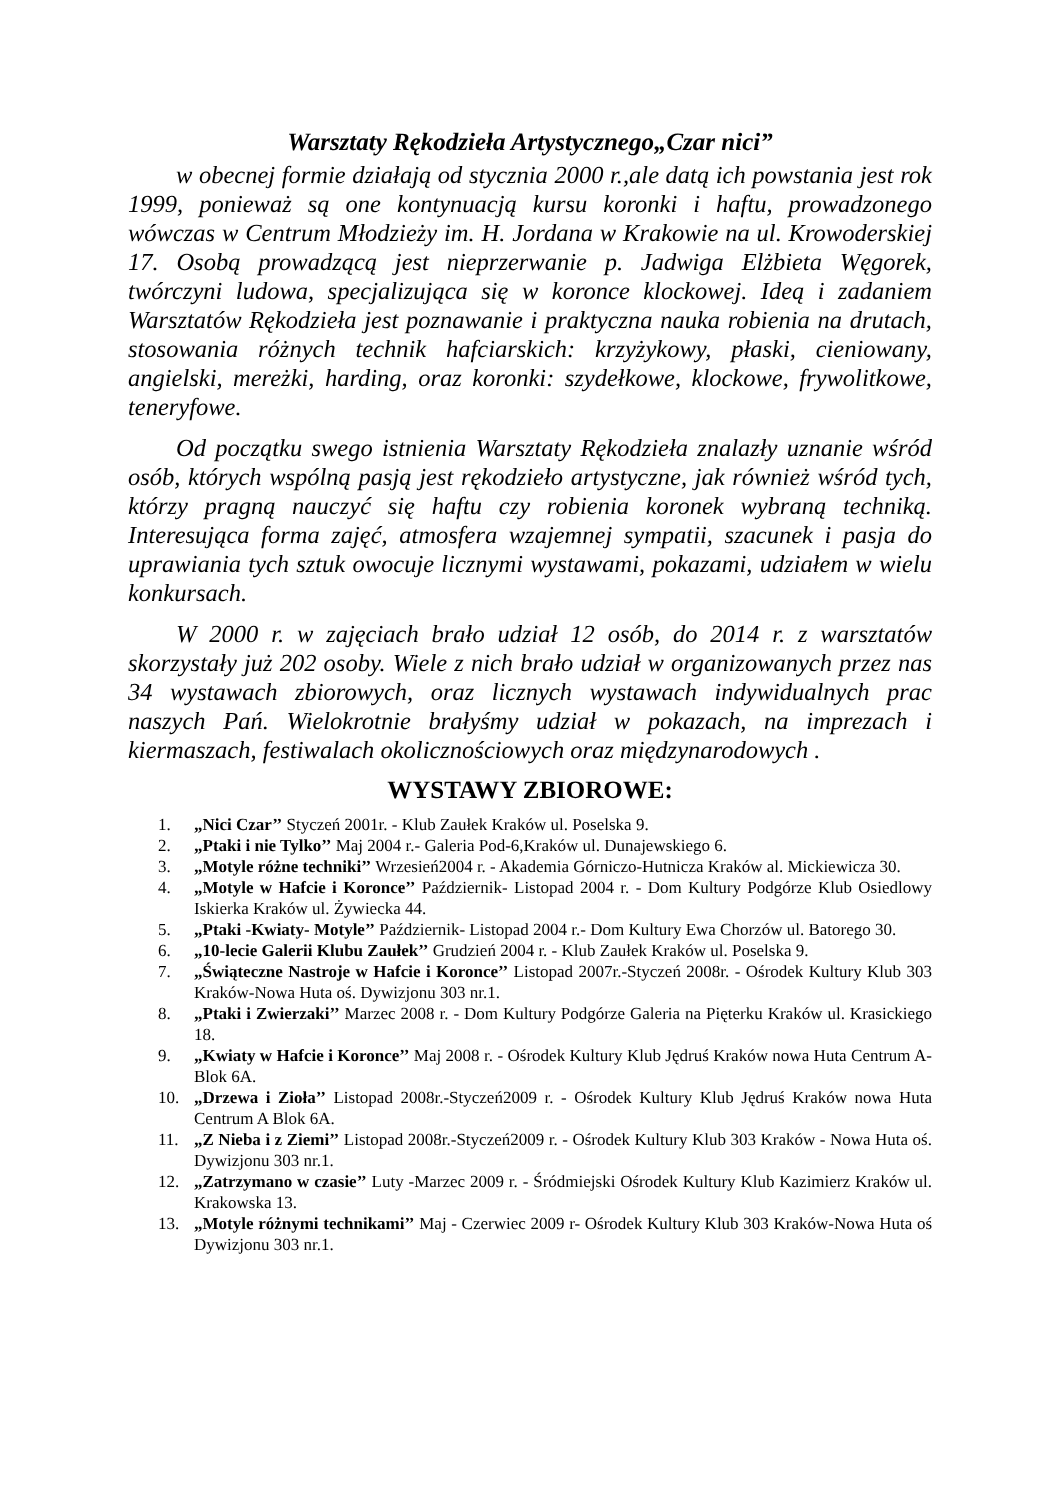Warsztaty Rękodzieła Artystycznego„Czar nici”
w obecnej formie działają od stycznia 2000 r.,ale datą ich powstania jest rok 1999, ponieważ są one kontynuacją kursu koronki i haftu, prowadzonego wówczas w Centrum Młodzieży im. H. Jordana w Krakowie na ul. Krowoderskiej 17. Osobą prowadzącą jest nieprzerwanie p. Jadwiga Elżbieta Węgorek, twórczyni ludowa, specjalizująca się w koronce klockowej. Ideą i zadaniem Warsztatów Rękodzieła jest poznawanie i praktyczna nauka robienia na drutach, stosowania różnych technik hafciarskich: krzyżykowy, płaski, cieniowany, angielski, mereżki, harding, oraz koronki: szydełkowe, klockowe, frywolitkowe, teneryfowe.
Od początku swego istnienia Warsztaty Rękodzieła znalazły uznanie wśród osób, których wspólną pasją jest rękodzieło artystyczne, jak również wśród tych, którzy pragną nauczyć się haftu czy robienia koronek wybraną techniką. Interesująca forma zajęć, atmosfera wzajemnej sympatii, szacunek i pasja do uprawiania tych sztuk owocuje licznymi wystawami, pokazami, udziałem w wielu konkursach.
W 2000 r. w zajęciach brało udział 12 osób, do 2014 r. z warsztatów skorzystały już 202 osoby. Wiele z nich brało udział w organizowanych przez nas 34 wystawach zbiorowych, oraz licznych wystawach indywidualnych prac naszych Pań. Wielokrotnie brałyśmy udział w pokazach, na imprezach i kiermaszach, festiwalach okolicznościowych oraz międzynarodowych .
WYSTAWY ZBIOROWE:
1. „Nici Czar’’ Styczeń 2001r. - Klub Zaułek Kraków ul. Poselska 9.
2. „Ptaki i nie Tylko’’ Maj 2004 r.- Galeria Pod-6,Kraków ul. Dunajewskiego 6.
3. „Motyle różne techniki’’ Wrzesień2004 r. - Akademia Górniczo-Hutnicza Kraków al. Mickiewicza 30.
4. „Motyle w Hafcie i Koronce’’ Październik- Listopad 2004 r. - Dom Kultury Podgórze Klub Osiedlowy Iskierka Kraków ul. Żywiecka 44.
5. „Ptaki -Kwiaty- Motyle’’ Październik- Listopad 2004 r.- Dom Kultury Ewa Chorzów ul. Batorego 30.
6. „10-lecie Galerii Klubu Zaułek’’ Grudzień 2004 r. - Klub Zaułek Kraków ul. Poselska 9.
7. „Świąteczne Nastroje w Hafcie i Koronce’’ Listopad 2007r.-Styczeń 2008r. - Ośrodek Kultury Klub 303 Kraków-Nowa Huta oś. Dywizjonu 303 nr.1.
8. „Ptaki i Zwierzaki’’ Marzec 2008 r. - Dom Kultury Podgórze Galeria na Pięterku Kraków ul. Krasickiego 18.
9. „Kwiaty w Hafcie i Koronce’’ Maj 2008 r. - Ośrodek Kultury Klub Jędruś Kraków nowa Huta Centrum A-Blok 6A.
10. „Drzewa i Zioła’’ Listopad 2008r.-Styczeń2009 r. - Ośrodek Kultury Klub Jędruś Kraków nowa Huta Centrum A Blok 6A.
11. „Z Nieba i z Ziemi’’ Listopad 2008r.-Styczeń2009 r. - Ośrodek Kultury Klub 303 Kraków - Nowa Huta oś. Dywizjonu 303 nr.1.
12. „Zatrzymano w czasie’’ Luty -Marzec 2009 r. - Śródmiejski Ośrodek Kultury Klub Kazimierz Kraków ul. Krakowska 13.
13. „Motyle różnymi technikami’’ Maj - Czerwiec 2009 r- Ośrodek Kultury Klub 303 Kraków-Nowa Huta oś Dywizjonu 303 nr.1.